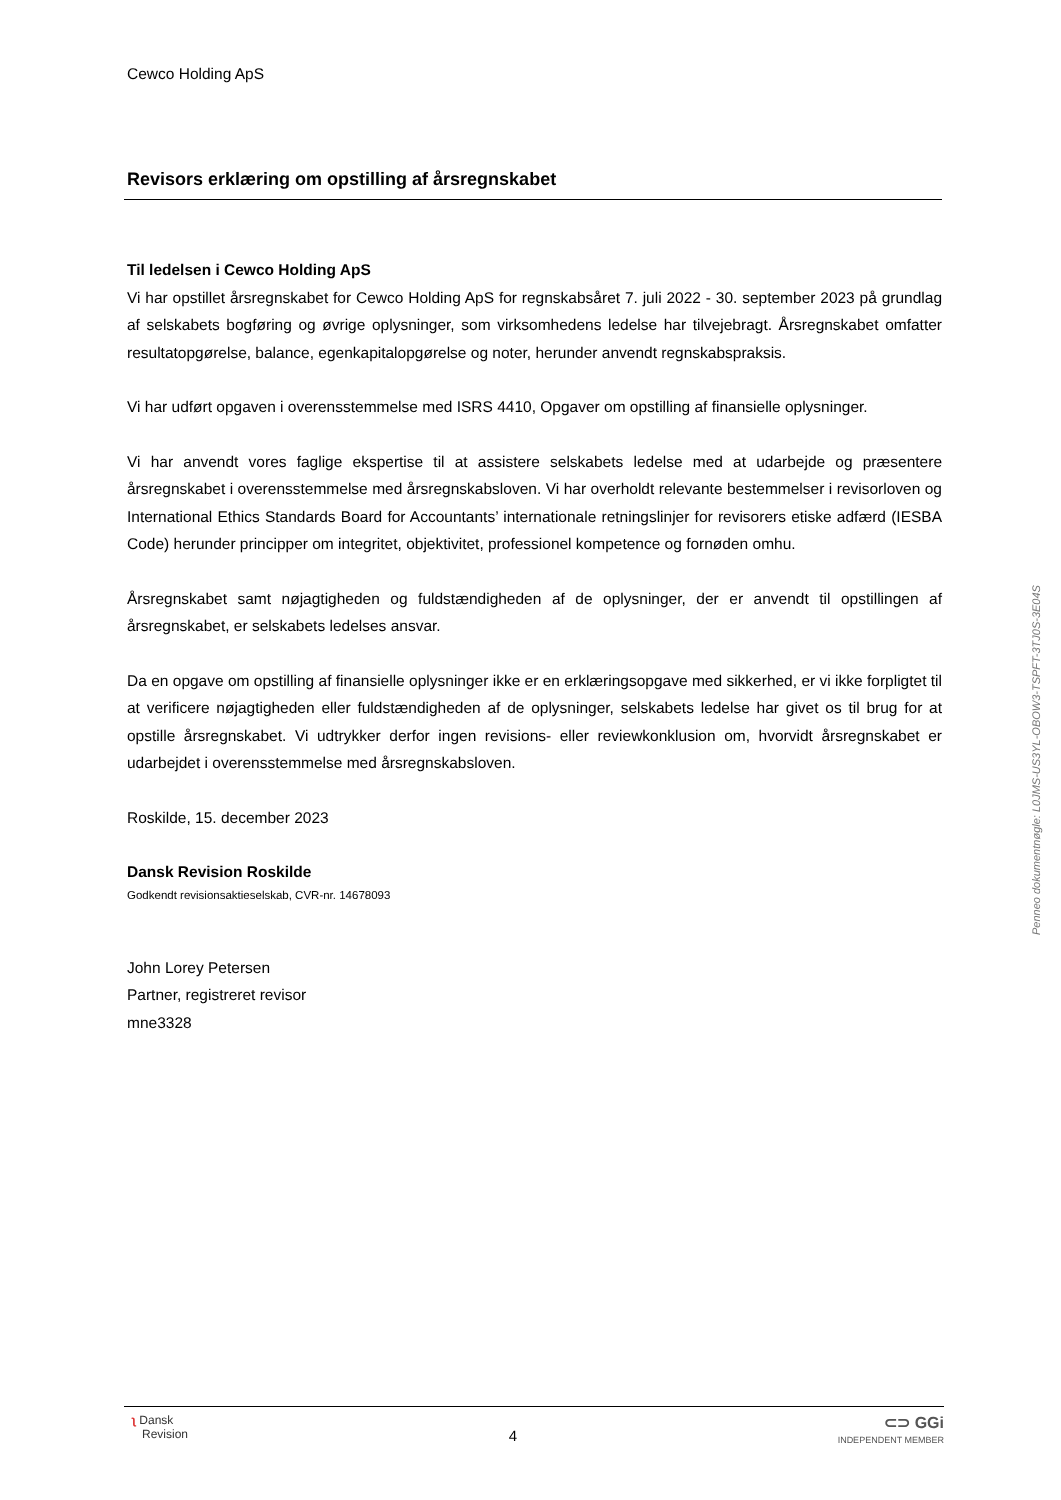Cewco Holding ApS
Revisors erklæring om opstilling af årsregnskabet
Til ledelsen i Cewco Holding ApS
Vi har opstillet årsregnskabet for Cewco Holding ApS for regnskabsåret 7. juli 2022 - 30. september 2023 på grundlag af selskabets bogføring og øvrige oplysninger, som virksomhedens ledelse har tilvejebragt. Årsregnskabet omfatter resultatopgørelse, balance, egenkapitalopgørelse og noter, herunder anvendt regnskabspraksis.
Vi har udført opgaven i overensstemmelse med ISRS 4410, Opgaver om opstilling af finansielle oplysninger.
Vi har anvendt vores faglige ekspertise til at assistere selskabets ledelse med at udarbejde og præsentere årsregnskabet i overensstemmelse med årsregnskabsloven. Vi har overholdt relevante bestemmelser i revisorloven og International Ethics Standards Board for Accountants’ internationale retningslinjer for revisorers etiske adfærd (IESBA Code) herunder principper om integritet, objektivitet, professionel kompetence og fornøden omhu.
Årsregnskabet samt nøjagtigheden og fuldstændigheden af de oplysninger, der er anvendt til opstillingen af årsregnskabet, er selskabets ledelses ansvar.
Da en opgave om opstilling af finansielle oplysninger ikke er en erklæringsopgave med sikkerhed, er vi ikke forpligtet til at verificere nøjagtigheden eller fuldstændigheden af de oplysninger, selskabets ledelse har givet os til brug for at opstille årsregnskabet. Vi udtrykker derfor ingen revisions- eller reviewkonklusion om, hvorvidt årsregnskabet er udarbejdet i overensstemmelse med årsregnskabsloven.
Roskilde, 15. december 2023
Dansk Revision Roskilde
Godkendt revisionsaktieselskab, CVR-nr. 14678093
John Lorey Petersen
Partner, registreret revisor
mne3328
Penneo dokumentnøgle: L0JMS-US3YL-OBOW3-TSPFT-3TJ0S-3E04S
ʅ Dansk
Revision
4
⊂⊃ GGi
INDEPENDENT MEMBER